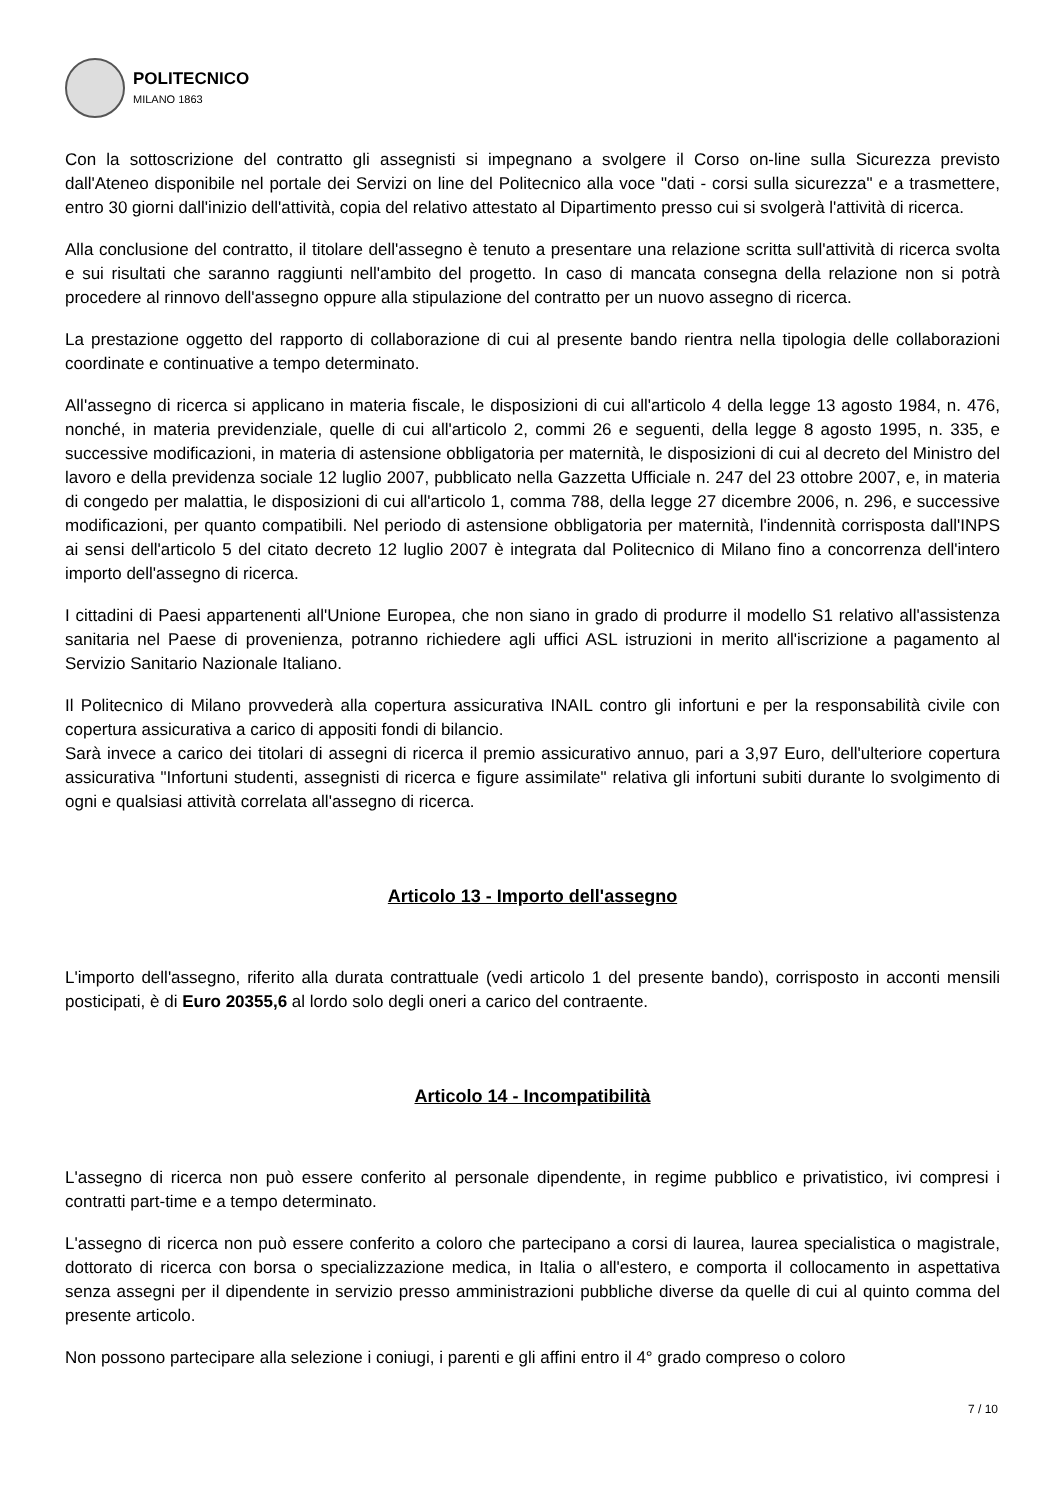POLITECNICO
MILANO 1863
Con la sottoscrizione del contratto gli assegnisti si impegnano a svolgere il Corso on-line sulla Sicurezza previsto dall'Ateneo disponibile nel portale dei Servizi on line del Politecnico alla voce "dati - corsi sulla sicurezza" e a trasmettere, entro 30 giorni dall'inizio dell'attività, copia del relativo attestato al Dipartimento presso cui si svolgerà l'attività di ricerca.
Alla conclusione del contratto, il titolare dell'assegno è tenuto a presentare una relazione scritta sull'attività di ricerca svolta e sui risultati che saranno raggiunti nell'ambito del progetto. In caso di mancata consegna della relazione non si potrà procedere al rinnovo dell'assegno oppure alla stipulazione del contratto per un nuovo assegno di ricerca.
La prestazione oggetto del rapporto di collaborazione di cui al presente bando rientra nella tipologia delle collaborazioni coordinate e continuative a tempo determinato.
All'assegno di ricerca si applicano in materia fiscale, le disposizioni di cui all'articolo 4 della legge 13 agosto 1984, n. 476, nonché, in materia previdenziale, quelle di cui all'articolo 2, commi 26 e seguenti, della legge 8 agosto 1995, n. 335, e successive modificazioni, in materia di astensione obbligatoria per maternità, le disposizioni di cui al decreto del Ministro del lavoro e della previdenza sociale 12 luglio 2007, pubblicato nella Gazzetta Ufficiale n. 247 del 23 ottobre 2007, e, in materia di congedo per malattia, le disposizioni di cui all'articolo 1, comma 788, della legge 27 dicembre 2006, n. 296, e successive modificazioni, per quanto compatibili. Nel periodo di astensione obbligatoria per maternità, l'indennità corrisposta dall'INPS ai sensi dell'articolo 5 del citato decreto 12 luglio 2007 è integrata dal Politecnico di Milano fino a concorrenza dell'intero importo dell'assegno di ricerca.
I cittadini di Paesi appartenenti all'Unione Europea, che non siano in grado di produrre il modello S1 relativo all'assistenza sanitaria nel Paese di provenienza, potranno richiedere agli uffici ASL istruzioni in merito all'iscrizione a pagamento al Servizio Sanitario Nazionale Italiano.
Il Politecnico di Milano provvederà alla copertura assicurativa INAIL contro gli infortuni e per la responsabilità civile con copertura assicurativa a carico di appositi fondi di bilancio.
Sarà invece a carico dei titolari di assegni di ricerca il premio assicurativo annuo, pari a 3,97 Euro, dell'ulteriore copertura assicurativa "Infortuni studenti, assegnisti di ricerca e figure assimilate" relativa gli infortuni subiti durante lo svolgimento di ogni e qualsiasi attività correlata all'assegno di ricerca.
Articolo 13 - Importo dell'assegno
L'importo dell'assegno, riferito alla durata contrattuale (vedi articolo 1 del presente bando), corrisposto in acconti mensili posticipati, è di Euro 20355,6 al lordo solo degli oneri a carico del contraente.
Articolo 14 - Incompatibilità
L'assegno di ricerca non può essere conferito al personale dipendente, in regime pubblico e privatistico, ivi compresi i contratti part-time e a tempo determinato.
L'assegno di ricerca non può essere conferito a coloro che partecipano a corsi di laurea, laurea specialistica o magistrale, dottorato di ricerca con borsa o specializzazione medica, in Italia o all'estero, e comporta il collocamento in aspettativa senza assegni per il dipendente in servizio presso amministrazioni pubbliche diverse da quelle di cui al quinto comma del presente articolo.
Non possono partecipare alla selezione i coniugi, i parenti e gli affini entro il 4° grado compreso o coloro
7 / 10